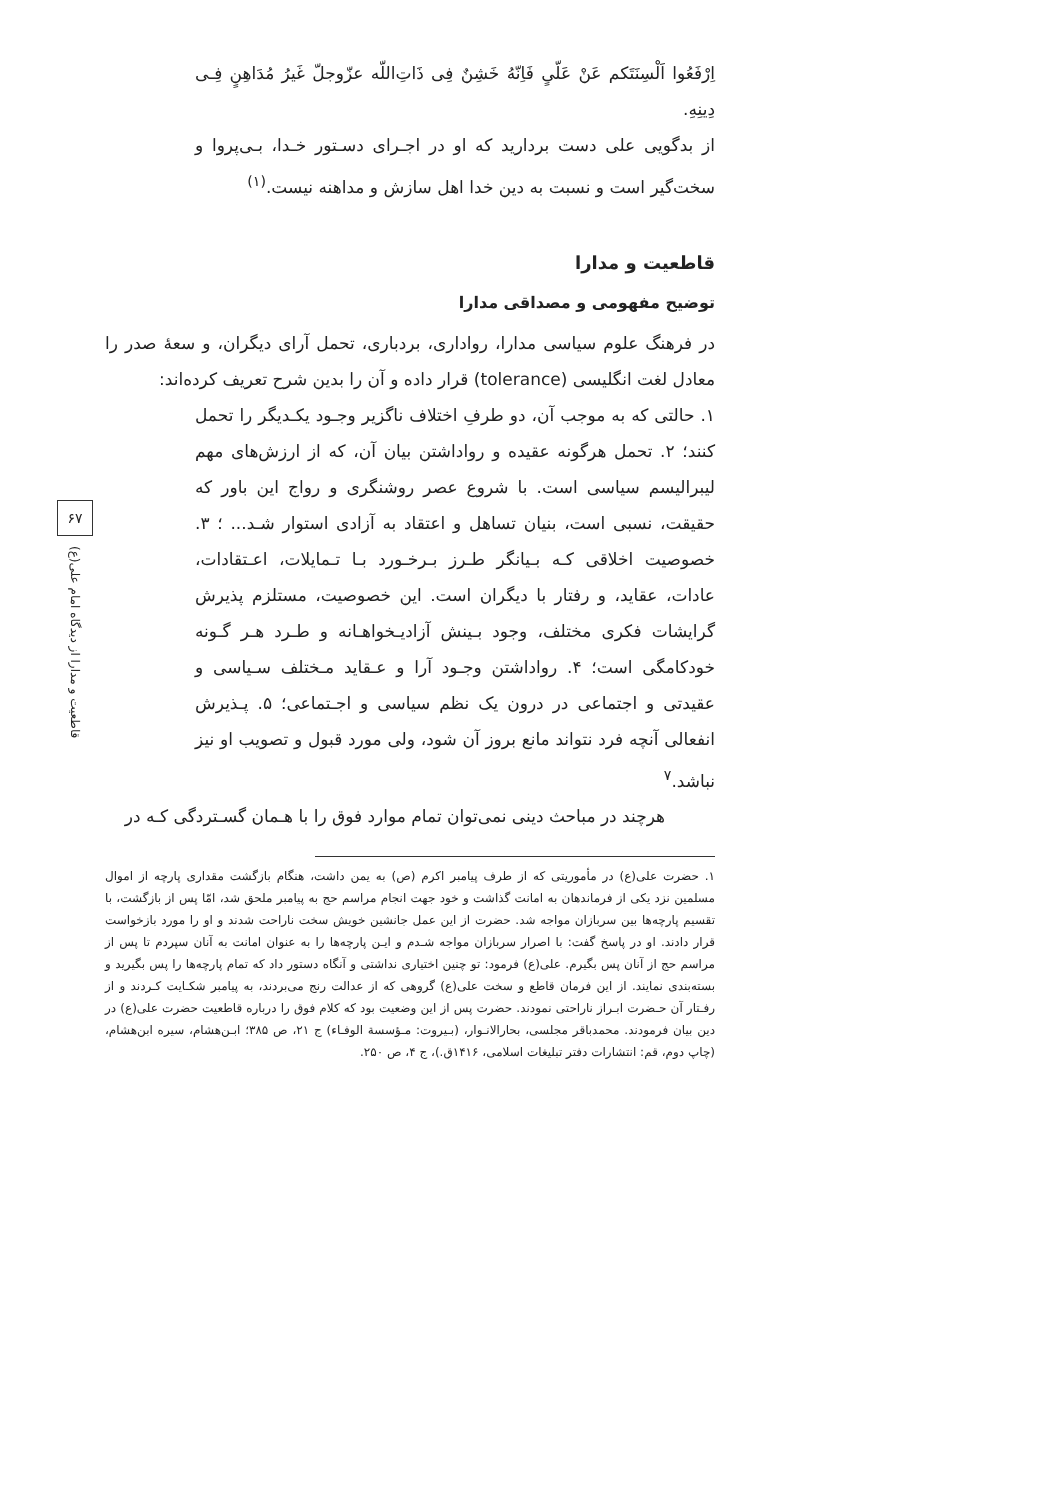اِرْفَعُوا اَلْسِنَتَکم عَنْ عَلّیٍ فَاِنّهُ خَشِنٌ فِی ذَاتِ‌اللّه عزّوجلّ غَیرُ مُدَاهِنٍ فِـی دِینِهِ.
از بدگویی علی دست بردارید که او در اجـرای دسـتور خـدا، بـی‌پروا و سخت‌گیر است و نسبت به دین خدا اهل سازش و مداهنه نیست.<sup>(۱)</sup>
قاطعیت و مدارا
توضیح مفهومی و مصداقی مدارا
در فرهنگ علوم سیاسی مدارا، رواداری، بردباری، تحمل آرای دیگران، و سعهٔ صدر را معادل لغت انگلیسی (tolerance) قرار داده و آن را بدین شرح تعریف کرده‌اند:
۱. حالتی که به موجب آن، دو طرفِ اختلاف ناگزیر وجـود یکـدیگر را تحمل کنند؛ ۲. تحمل هرگونه عقیده و رواداشتن بیان آن، که از ارزش‌های مهم لیبرالیسم سیاسی است. با شروع عصر روشنگری و رواج این باور که حقیقت، نسبی است، بنیان تساهل و اعتقاد به آزادی استوار شـد... ؛ ۳. خصوصیت اخلاقی کـه بـیانگر طـرز بـرخـورد بـا تـمایلات، اعـتقادات، عادات، عقاید، و رفتار با دیگران است. این خصوصیت، مستلزم پذیرش گرایشات فکری مختلف، وجود بـینش آزادیـخواهـانه و طـرد هـر گـونه خودکامگی است؛ ۴. رواداشتن وجـود آرا و عـقاید مـختلف سـیاسی و عقیدتی و اجتماعی در درون یک نظم سیاسی و اجـتماعی؛ ۵. پـذیرش انفعالی آنچه فرد نتواند مانع بروز آن شود، ولی مورد قبول و تصویب او نیز نباشد.<sup>۷</sup>
هرچند در مباحث دینی نمی‌توان تمام موارد فوق را با هـمان گسـتردگی کـه در
۱. حضرت علی(ع) در مأموریتی که از طرف پیامبر اکرم (ص) به یمن داشت، هنگام بازگشت مقداری پارچه از اموال مسلمین نزد یکی از فرماندهان به امانت گذاشت و خود جهت انجام مراسم حج به پیامبر ملحق شد، امّا پس از بازگشت، با تقسیم پارچه‌ها بین سربازان مواجه شد. حضرت از این عمل جانشین خویش سخت ناراحت شدند و او را مورد بازخواست قرار دادند. او در پاسخ گفت: با اصرار سربازان مواجه شـدم و ایـن پارچه‌ها را به عنوان امانت به آنان سپردم تا پس از مراسم حج از آنان پس بگیرم. علی(ع) فرمود: تو چنین اختیاری نداشتی و آنگاه دستور داد که تمام پارچه‌ها را پس بگیرید و بسته‌بندی نمایند. از این فرمان قاطع و سخت علی(ع) گروهی که از عدالت رنج می‌بردند، به پیامبر شکـایت کـردند و از رفـتار آن حـضرت ابـراز ناراحتی نمودند. حضرت پس از این وضعیت بود که کلام فوق را درباره قاطعیت حضرت علی(ع) در دین بیان فرمودند. محمدباقر مجلسی، بحارالانـوار، (بـیروت: مـؤسسة الوفـاء) ج ۲۱، ص ۳۸۵؛ ابـن‌هشام، سیره ابن‌هشام، (چاپ دوم، قم: انتشارات دفتر تبلیغات اسلامی، ۱۴۱۶ق.)، ج ۴، ص ۲۵۰.
۶۷
قاطعیت و مدارا از دیدگاه امام علی(ع)